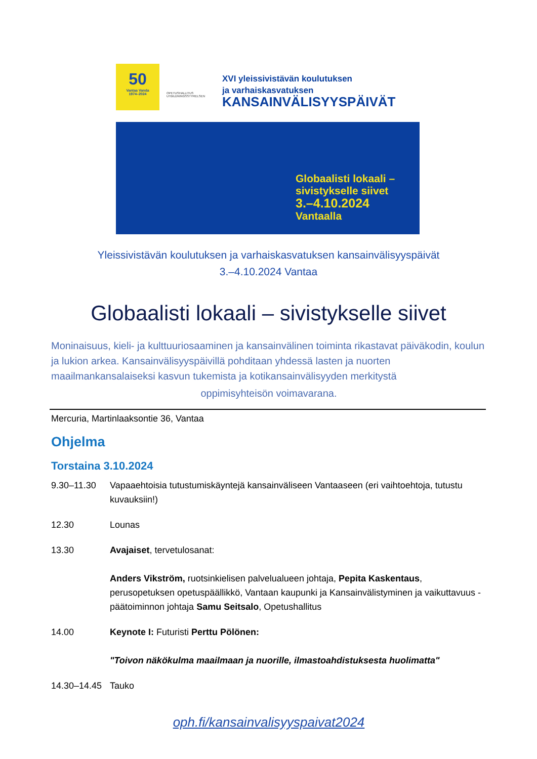50
Vantaa Vanda
1974–2024
OPETUSHALLITUS
UTBILDNINGSSTYRELSEN
XVI yleissivistävän koulutuksen
ja varhaiskasvatuksen
KANSAINVÄLISYYSPÄIVÄT
Globaalisti lokaali –
sivistykselle siivet
3.–4.10.2024
Vantaalla
Yleissivistävän koulutuksen ja varhaiskasvatuksen kansainvälisyyspäivät
3.–4.10.2024 Vantaa
Globaalisti lokaali – sivistykselle siivet
Moninaisuus, kieli- ja kulttuuriosaaminen ja kansainvälinen toiminta rikastavat päiväkodin, koulun ja lukion arkea. Kansainvälisyyspäivillä pohditaan yhdessä lasten ja nuorten maailmankansalaiseksi kasvun tukemista ja kotikansainvälisyyden merkitystä
oppimisyhteisön voimavarana.
Mercuria, Martinlaaksontie 36, Vantaa
Ohjelma
Torstaina 3.10.2024
9.30–11.30 Vapaaehtoisia tutustumiskäyntejä kansainväliseen Vantaaseen (eri vaihtoehtoja, tutustu kuvauksiin!)
12.30 Lounas
13.30 Avajaiset, tervetulosanat:
Anders Vikström, ruotsinkielisen palvelualueen johtaja, Pepita Kaskentaus, perusopetuksen opetuspäällikkö, Vantaan kaupunki ja Kansainvälistyminen ja vaikuttavuus -päätoiminnon johtaja Samu Seitsalo, Opetushallitus
14.00 Keynote I: Futuristi Perttu Pölönen:
"Toivon näkökulma maailmaan ja nuorille, ilmastoahdistuksesta huolimatta"
14.30–14.45
Tauko
oph.fi/kansainvalisyyspaivat2024